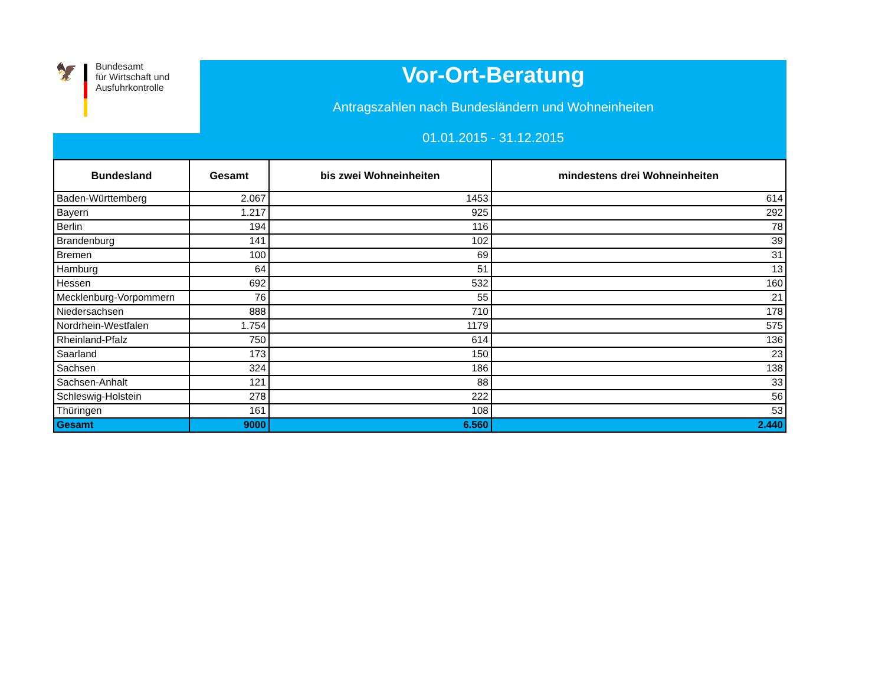🦅
Bundesamt
für Wirtschaft und
Ausfuhrkontrolle
Vor-Ort-Beratung
Antragszahlen nach Bundesländern und Wohneinheiten
01.01.2015 - 31.12.2015
| Bundesland | Gesamt | bis zwei Wohneinheiten | mindestens drei Wohneinheiten |
| --- | --- | --- | --- |
| Baden-Württemberg | 2.067 | 1453 | 614 |
| Bayern | 1.217 | 925 | 292 |
| Berlin | 194 | 116 | 78 |
| Brandenburg | 141 | 102 | 39 |
| Bremen | 100 | 69 | 31 |
| Hamburg | 64 | 51 | 13 |
| Hessen | 692 | 532 | 160 |
| Mecklenburg-Vorpommern | 76 | 55 | 21 |
| Niedersachsen | 888 | 710 | 178 |
| Nordrhein-Westfalen | 1.754 | 1179 | 575 |
| Rheinland-Pfalz | 750 | 614 | 136 |
| Saarland | 173 | 150 | 23 |
| Sachsen | 324 | 186 | 138 |
| Sachsen-Anhalt | 121 | 88 | 33 |
| Schleswig-Holstein | 278 | 222 | 56 |
| Thüringen | 161 | 108 | 53 |
| Gesamt | 9000 | 6.560 | 2.440 |